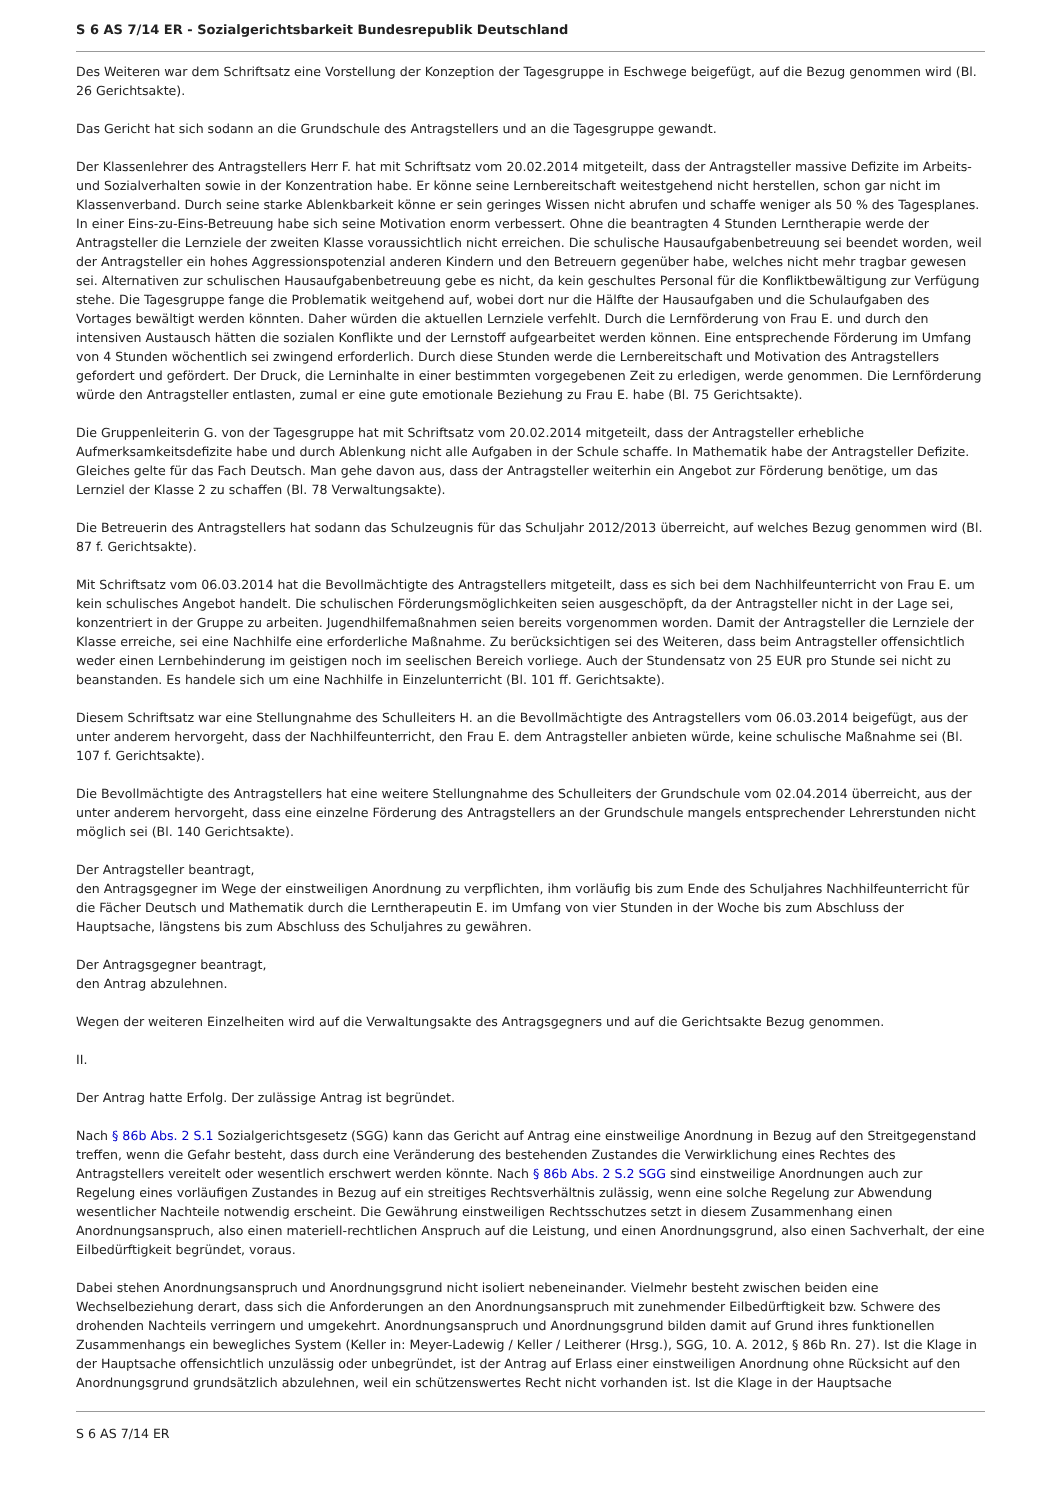S 6 AS 7/14 ER - Sozialgerichtsbarkeit Bundesrepublik Deutschland
Des Weiteren war dem Schriftsatz eine Vorstellung der Konzeption der Tagesgruppe in Eschwege beigefügt, auf die Bezug genommen wird (Bl. 26 Gerichtsakte).
Das Gericht hat sich sodann an die Grundschule des Antragstellers und an die Tagesgruppe gewandt.
Der Klassenlehrer des Antragstellers Herr F. hat mit Schriftsatz vom 20.02.2014 mitgeteilt, dass der Antragsteller massive Defizite im Arbeits- und Sozialverhalten sowie in der Konzentration habe. Er könne seine Lernbereitschaft weitestgehend nicht herstellen, schon gar nicht im Klassenverband. Durch seine starke Ablenkbarkeit könne er sein geringes Wissen nicht abrufen und schaffe weniger als 50 % des Tagesplanes. In einer Eins-zu-Eins-Betreuung habe sich seine Motivation enorm verbessert. Ohne die beantragten 4 Stunden Lerntherapie werde der Antragsteller die Lernziele der zweiten Klasse voraussichtlich nicht erreichen. Die schulische Hausaufgabenbetreuung sei beendet worden, weil der Antragsteller ein hohes Aggressionspotenzial anderen Kindern und den Betreuern gegenüber habe, welches nicht mehr tragbar gewesen sei. Alternativen zur schulischen Hausaufgabenbetreuung gebe es nicht, da kein geschultes Personal für die Konfliktbewältigung zur Verfügung stehe. Die Tagesgruppe fange die Problematik weitgehend auf, wobei dort nur die Hälfte der Hausaufgaben und die Schulaufgaben des Vortages bewältigt werden könnten. Daher würden die aktuellen Lernziele verfehlt. Durch die Lernförderung von Frau E. und durch den intensiven Austausch hätten die sozialen Konflikte und der Lernstoff aufgearbeitet werden können. Eine entsprechende Förderung im Umfang von 4 Stunden wöchentlich sei zwingend erforderlich. Durch diese Stunden werde die Lernbereitschaft und Motivation des Antragstellers gefordert und gefördert. Der Druck, die Lerninhalte in einer bestimmten vorgegebenen Zeit zu erledigen, werde genommen. Die Lernförderung würde den Antragsteller entlasten, zumal er eine gute emotionale Beziehung zu Frau E. habe (Bl. 75 Gerichtsakte).
Die Gruppenleiterin G. von der Tagesgruppe hat mit Schriftsatz vom 20.02.2014 mitgeteilt, dass der Antragsteller erhebliche Aufmerksamkeitsdefizite habe und durch Ablenkung nicht alle Aufgaben in der Schule schaffe. In Mathematik habe der Antragsteller Defizite. Gleiches gelte für das Fach Deutsch. Man gehe davon aus, dass der Antragsteller weiterhin ein Angebot zur Förderung benötige, um das Lernziel der Klasse 2 zu schaffen (Bl. 78 Verwaltungsakte).
Die Betreuerin des Antragstellers hat sodann das Schulzeugnis für das Schuljahr 2012/2013 überreicht, auf welches Bezug genommen wird (Bl. 87 f. Gerichtsakte).
Mit Schriftsatz vom 06.03.2014 hat die Bevollmächtigte des Antragstellers mitgeteilt, dass es sich bei dem Nachhilfeunterricht von Frau E. um kein schulisches Angebot handelt. Die schulischen Förderungsmöglichkeiten seien ausgeschöpft, da der Antragsteller nicht in der Lage sei, konzentriert in der Gruppe zu arbeiten. Jugendhilfemaßnahmen seien bereits vorgenommen worden. Damit der Antragsteller die Lernziele der Klasse erreiche, sei eine Nachhilfe eine erforderliche Maßnahme. Zu berücksichtigen sei des Weiteren, dass beim Antragsteller offensichtlich weder einen Lernbehinderung im geistigen noch im seelischen Bereich vorliege. Auch der Stundensatz von 25 EUR pro Stunde sei nicht zu beanstanden. Es handele sich um eine Nachhilfe in Einzelunterricht (Bl. 101 ff. Gerichtsakte).
Diesem Schriftsatz war eine Stellungnahme des Schulleiters H. an die Bevollmächtigte des Antragstellers vom 06.03.2014 beigefügt, aus der unter anderem hervorgeht, dass der Nachhilfeunterricht, den Frau E. dem Antragsteller anbieten würde, keine schulische Maßnahme sei (Bl. 107 f. Gerichtsakte).
Die Bevollmächtigte des Antragstellers hat eine weitere Stellungnahme des Schulleiters der Grundschule vom 02.04.2014 überreicht, aus der unter anderem hervorgeht, dass eine einzelne Förderung des Antragstellers an der Grundschule mangels entsprechender Lehrerstunden nicht möglich sei (Bl. 140 Gerichtsakte).
Der Antragsteller beantragt,
den Antragsgegner im Wege der einstweiligen Anordnung zu verpflichten, ihm vorläufig bis zum Ende des Schuljahres Nachhilfeunterricht für die Fächer Deutsch und Mathematik durch die Lerntherapeutin E. im Umfang von vier Stunden in der Woche bis zum Abschluss der Hauptsache, längstens bis zum Abschluss des Schuljahres zu gewähren.
Der Antragsgegner beantragt,
den Antrag abzulehnen.
Wegen der weiteren Einzelheiten wird auf die Verwaltungsakte des Antragsgegners und auf die Gerichtsakte Bezug genommen.
II.
Der Antrag hatte Erfolg. Der zulässige Antrag ist begründet.
Nach § 86b Abs. 2 S.1 Sozialgerichtsgesetz (SGG) kann das Gericht auf Antrag eine einstweilige Anordnung in Bezug auf den Streitgegenstand treffen, wenn die Gefahr besteht, dass durch eine Veränderung des bestehenden Zustandes die Verwirklichung eines Rechtes des Antragstellers vereitelt oder wesentlich erschwert werden könnte. Nach § 86b Abs. 2 S.2 SGG sind einstweilige Anordnungen auch zur Regelung eines vorläufigen Zustandes in Bezug auf ein streitiges Rechtsverhältnis zulässig, wenn eine solche Regelung zur Abwendung wesentlicher Nachteile notwendig erscheint. Die Gewährung einstweiligen Rechtsschutzes setzt in diesem Zusammenhang einen Anordnungsanspruch, also einen materiell-rechtlichen Anspruch auf die Leistung, und einen Anordnungsgrund, also einen Sachverhalt, der eine Eilbedürftigkeit begründet, voraus.
Dabei stehen Anordnungsanspruch und Anordnungsgrund nicht isoliert nebeneinander. Vielmehr besteht zwischen beiden eine Wechselbeziehung derart, dass sich die Anforderungen an den Anordnungsanspruch mit zunehmender Eilbedürftigkeit bzw. Schwere des drohenden Nachteils verringern und umgekehrt. Anordnungsanspruch und Anordnungsgrund bilden damit auf Grund ihres funktionellen Zusammenhangs ein bewegliches System (Keller in: Meyer-Ladewig / Keller / Leitherer (Hrsg.), SGG, 10. A. 2012, § 86b Rn. 27). Ist die Klage in der Hauptsache offensichtlich unzulässig oder unbegründet, ist der Antrag auf Erlass einer einstweiligen Anordnung ohne Rücksicht auf den Anordnungsgrund grundsätzlich abzulehnen, weil ein schützenswertes Recht nicht vorhanden ist. Ist die Klage in der Hauptsache
S 6 AS 7/14 ER